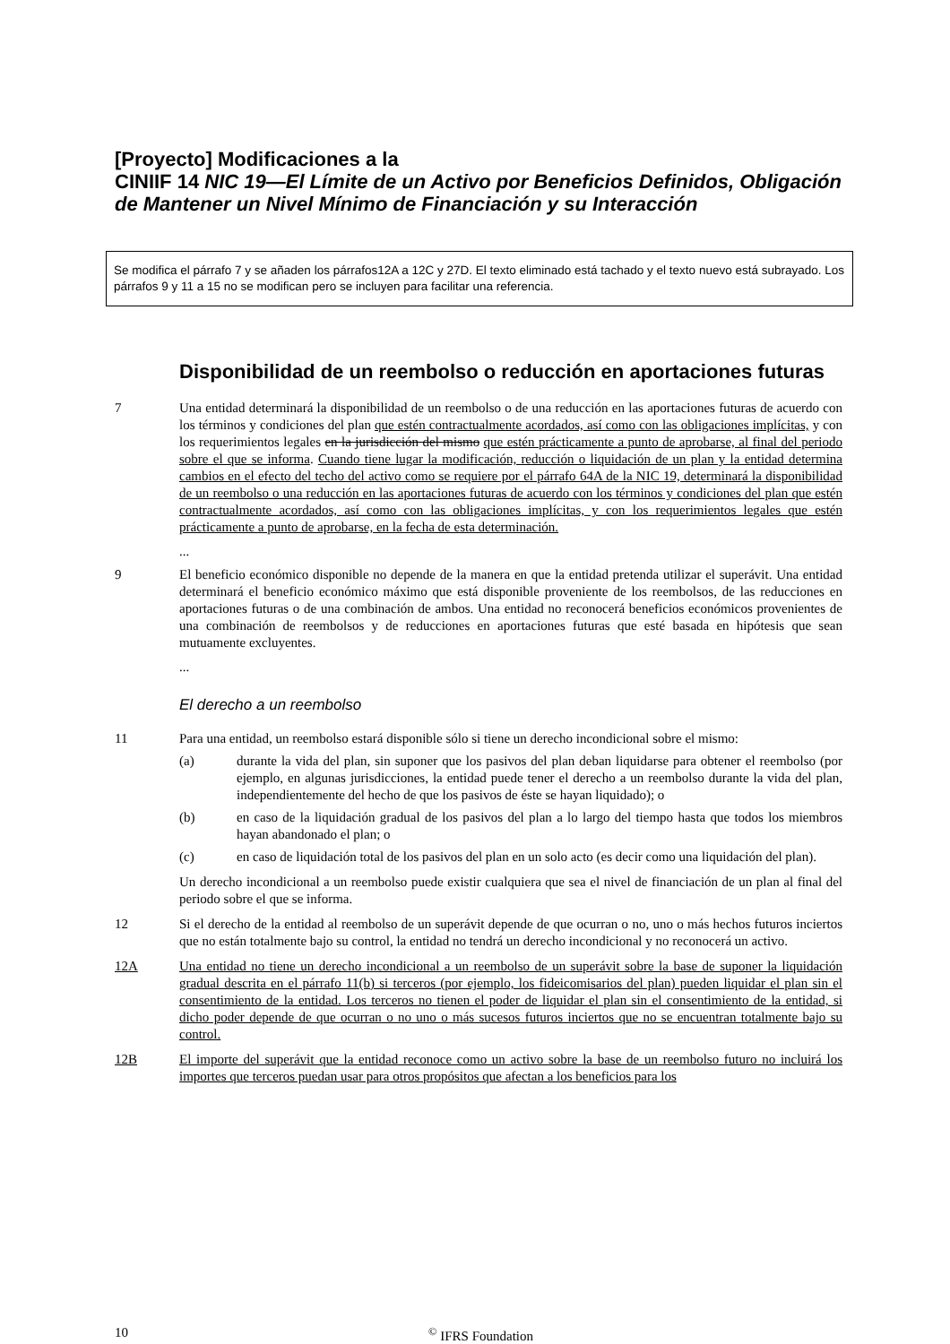[Proyecto] Modificaciones a la
CINIIF 14 NIC 19—El Límite de un Activo por Beneficios Definidos, Obligación de Mantener un Nivel Mínimo de Financiación y su Interacción
Se modifica el párrafo 7 y se añaden los párrafos12A a 12C y 27D. El texto eliminado está tachado y el texto nuevo está subrayado. Los párrafos 9 y 11 a 15 no se modifican pero se incluyen para facilitar una referencia.
Disponibilidad de un reembolso o reducción en aportaciones futuras
7 Una entidad determinará la disponibilidad de un reembolso o de una reducción en las aportaciones futuras de acuerdo con los términos y condiciones del plan que estén contractualmente acordados, así como con las obligaciones implícitas, y con los requerimientos legales en la jurisdicción del mismo que estén prácticamente a punto de aprobarse, al final del periodo sobre el que se informa. Cuando tiene lugar la modificación, reducción o liquidación de un plan y la entidad determina cambios en el efecto del techo del activo como se requiere por el párrafo 64A de la NIC 19, determinará la disponibilidad de un reembolso o una reducción en las aportaciones futuras de acuerdo con los términos y condiciones del plan que estén contractualmente acordados, así como con las obligaciones implícitas, y con los requerimientos legales que estén prácticamente a punto de aprobarse, en la fecha de esta determinación.
...
9 El beneficio económico disponible no depende de la manera en que la entidad pretenda utilizar el superávit. Una entidad determinará el beneficio económico máximo que está disponible proveniente de los reembolsos, de las reducciones en aportaciones futuras o de una combinación de ambos. Una entidad no reconocerá beneficios económicos provenientes de una combinación de reembolsos y de reducciones en aportaciones futuras que esté basada en hipótesis que sean mutuamente excluyentes.
...
El derecho a un reembolso
11 Para una entidad, un reembolso estará disponible sólo si tiene un derecho incondicional sobre el mismo:
(a) durante la vida del plan, sin suponer que los pasivos del plan deban liquidarse para obtener el reembolso (por ejemplo, en algunas jurisdicciones, la entidad puede tener el derecho a un reembolso durante la vida del plan, independientemente del hecho de que los pasivos de éste se hayan liquidado); o
(b) en caso de la liquidación gradual de los pasivos del plan a lo largo del tiempo hasta que todos los miembros hayan abandonado el plan; o
(c) en caso de liquidación total de los pasivos del plan en un solo acto (es decir como una liquidación del plan).
Un derecho incondicional a un reembolso puede existir cualquiera que sea el nivel de financiación de un plan al final del periodo sobre el que se informa.
12 Si el derecho de la entidad al reembolso de un superávit depende de que ocurran o no, uno o más hechos futuros inciertos que no están totalmente bajo su control, la entidad no tendrá un derecho incondicional y no reconocerá un activo.
12A Una entidad no tiene un derecho incondicional a un reembolso de un superávit sobre la base de suponer la liquidación gradual descrita en el párrafo 11(b) si terceros (por ejemplo, los fideicomisarios del plan) pueden liquidar el plan sin el consentimiento de la entidad. Los terceros no tienen el poder de liquidar el plan sin el consentimiento de la entidad, si dicho poder depende de que ocurran o no uno o más sucesos futuros inciertos que no se encuentran totalmente bajo su control.
12B El importe del superávit que la entidad reconoce como un activo sobre la base de un reembolso futuro no incluirá los importes que terceros puedan usar para otros propósitos que afectan a los beneficios para los
10 <sup>©</sup> IFRS Foundation